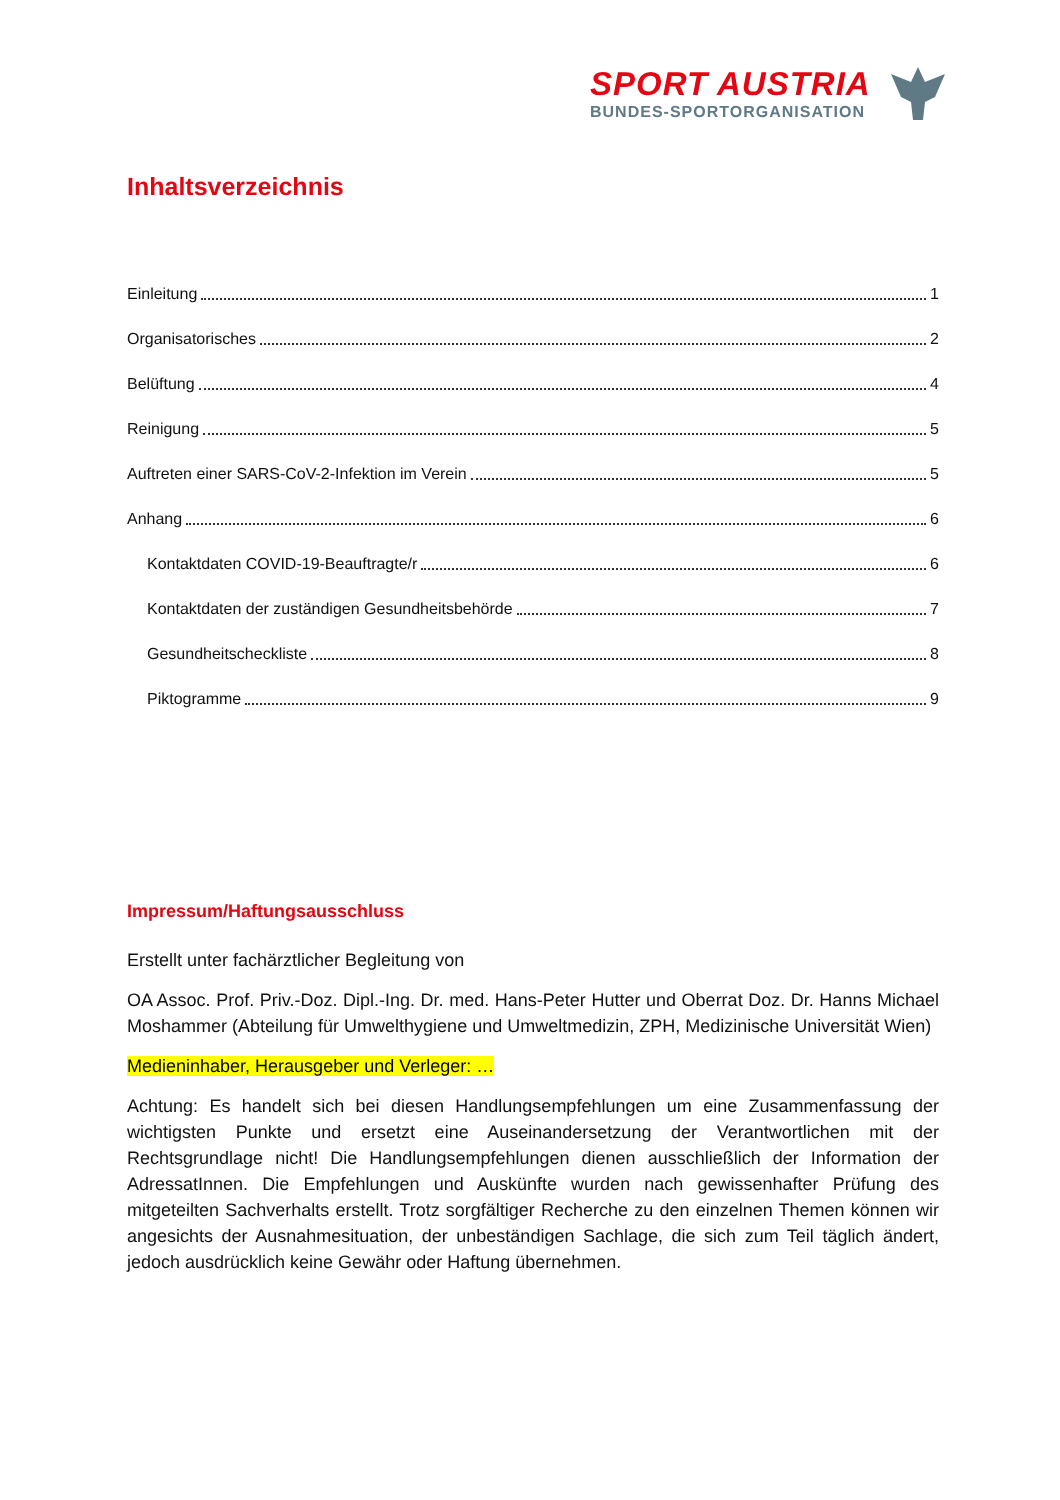SPORT AUSTRIA
BUNDES-SPORTORGANISATION
Inhaltsverzeichnis
Einleitung 1
Organisatorisches 2
Belüftung 4
Reinigung 5
Auftreten einer SARS-CoV-2-Infektion im Verein 5
Anhang 6
Kontaktdaten COVID-19-Beauftragte/r 6
Kontaktdaten der zuständigen Gesundheitsbehörde 7
Gesundheitscheckliste 8
Piktogramme 9
Impressum/Haftungsausschluss
Erstellt unter fachärztlicher Begleitung von
OA Assoc. Prof. Priv.-Doz. Dipl.-Ing. Dr. med. Hans-Peter Hutter und Oberrat Doz. Dr. Hanns Michael Moshammer (Abteilung für Umwelthygiene und Umweltmedizin, ZPH, Medizinische Universität Wien)
Medieninhaber, Herausgeber und Verleger: …
Achtung: Es handelt sich bei diesen Handlungsempfehlungen um eine Zusammenfassung der wichtigsten Punkte und ersetzt eine Auseinandersetzung der Verantwortlichen mit der Rechtsgrundlage nicht! Die Handlungsempfehlungen dienen ausschließlich der Information der AdressatInnen. Die Empfehlungen und Auskünfte wurden nach gewissenhafter Prüfung des mitgeteilten Sachverhalts erstellt. Trotz sorgfältiger Recherche zu den einzelnen Themen können wir angesichts der Ausnahmesituation, der unbeständigen Sachlage, die sich zum Teil täglich ändert, jedoch ausdrücklich keine Gewähr oder Haftung übernehmen.